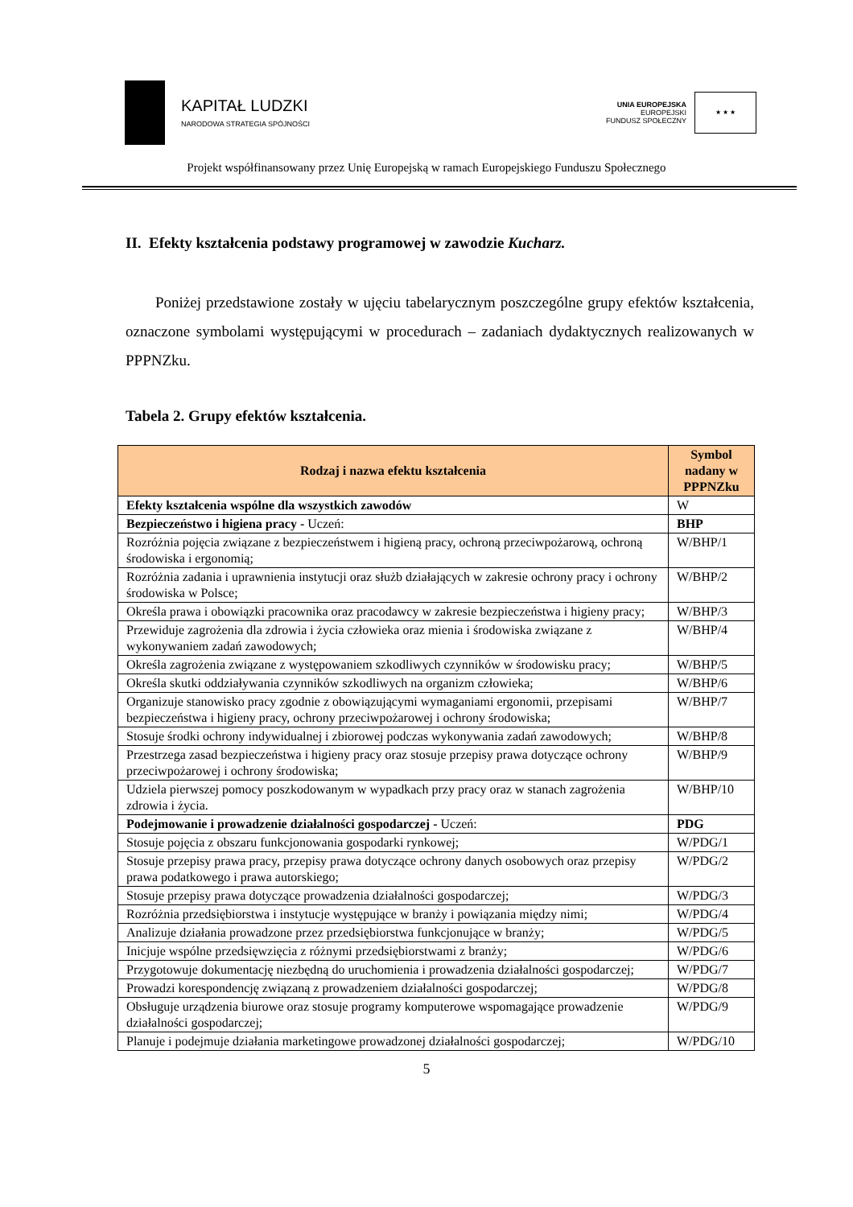KAPITAŁ LUDZKI
NARODOWA STRATEGIA SPÓJNOŚCI
UNIA EUROPEJSKA
EUROPEJSKI
FUNDUSZ SPOŁECZNY
★ ★ ★
Projekt współfinansowany przez Unię Europejską w ramach Europejskiego Funduszu Społecznego
II. Efekty kształcenia podstawy programowej w zawodzie Kucharz.
Poniżej przedstawione zostały w ujęciu tabelarycznym poszczególne grupy efektów kształcenia, oznaczone symbolami występującymi w procedurach – zadaniach dydaktycznych realizowanych w PPPNZku.
Tabela 2. Grupy efektów kształcenia.
| Rodzaj i nazwa efektu kształcenia | Symbol nadany w PPPNZku |
| --- | --- |
| Efekty kształcenia wspólne dla wszystkich zawodów | W |
| Bezpieczeństwo i higiena pracy - Uczeń: | BHP |
| Rozróżnia pojęcia związane z bezpieczeństwem i higieną pracy, ochroną przeciwpożarową, ochroną środowiska i ergonomią; | W/BHP/1 |
| Rozróżnia zadania i uprawnienia instytucji oraz służb działających w zakresie ochrony pracy i ochrony środowiska w Polsce; | W/BHP/2 |
| Określa prawa i obowiązki pracownika oraz pracodawcy w zakresie bezpieczeństwa i higieny pracy; | W/BHP/3 |
| Przewiduje zagrożenia dla zdrowia i życia człowieka oraz mienia i środowiska związane z wykonywaniem zadań zawodowych; | W/BHP/4 |
| Określa zagrożenia związane z występowaniem szkodliwych czynników w środowisku pracy; | W/BHP/5 |
| Określa skutki oddziaływania czynników szkodliwych na organizm człowieka; | W/BHP/6 |
| Organizuje stanowisko pracy zgodnie z obowiązującymi wymaganiami ergonomii, przepisami bezpieczeństwa i higieny pracy, ochrony przeciwpożarowej i ochrony środowiska; | W/BHP/7 |
| Stosuje środki ochrony indywidualnej i zbiorowej podczas wykonywania zadań zawodowych; | W/BHP/8 |
| Przestrzega zasad bezpieczeństwa i higieny pracy oraz stosuje przepisy prawa dotyczące ochrony przeciwpożarowej i ochrony środowiska; | W/BHP/9 |
| Udziela pierwszej pomocy poszkodowanym w wypadkach przy pracy oraz w stanach zagrożenia zdrowia i życia. | W/BHP/10 |
| Podejmowanie i prowadzenie działalności gospodarczej - Uczeń: | PDG |
| Stosuje pojęcia z obszaru funkcjonowania gospodarki rynkowej; | W/PDG/1 |
| Stosuje przepisy prawa pracy, przepisy prawa dotyczące ochrony danych osobowych oraz przepisy prawa podatkowego i prawa autorskiego; | W/PDG/2 |
| Stosuje przepisy prawa dotyczące prowadzenia działalności gospodarczej; | W/PDG/3 |
| Rozróżnia przedsiębiorstwa i instytucje występujące w branży i powiązania między nimi; | W/PDG/4 |
| Analizuje działania prowadzone przez przedsiębiorstwa funkcjonujące w branży; | W/PDG/5 |
| Inicjuje wspólne przedsięwzięcia z różnymi przedsiębiorstwami z branży; | W/PDG/6 |
| Przygotowuje dokumentację niezbędną do uruchomienia i prowadzenia działalności gospodarczej; | W/PDG/7 |
| Prowadzi korespondencję związaną z prowadzeniem działalności gospodarczej; | W/PDG/8 |
| Obsługuje urządzenia biurowe oraz stosuje programy komputerowe wspomagające prowadzenie działalności gospodarczej; | W/PDG/9 |
| Planuje i podejmuje działania marketingowe prowadzonej działalności gospodarczej; | W/PDG/10 |
5